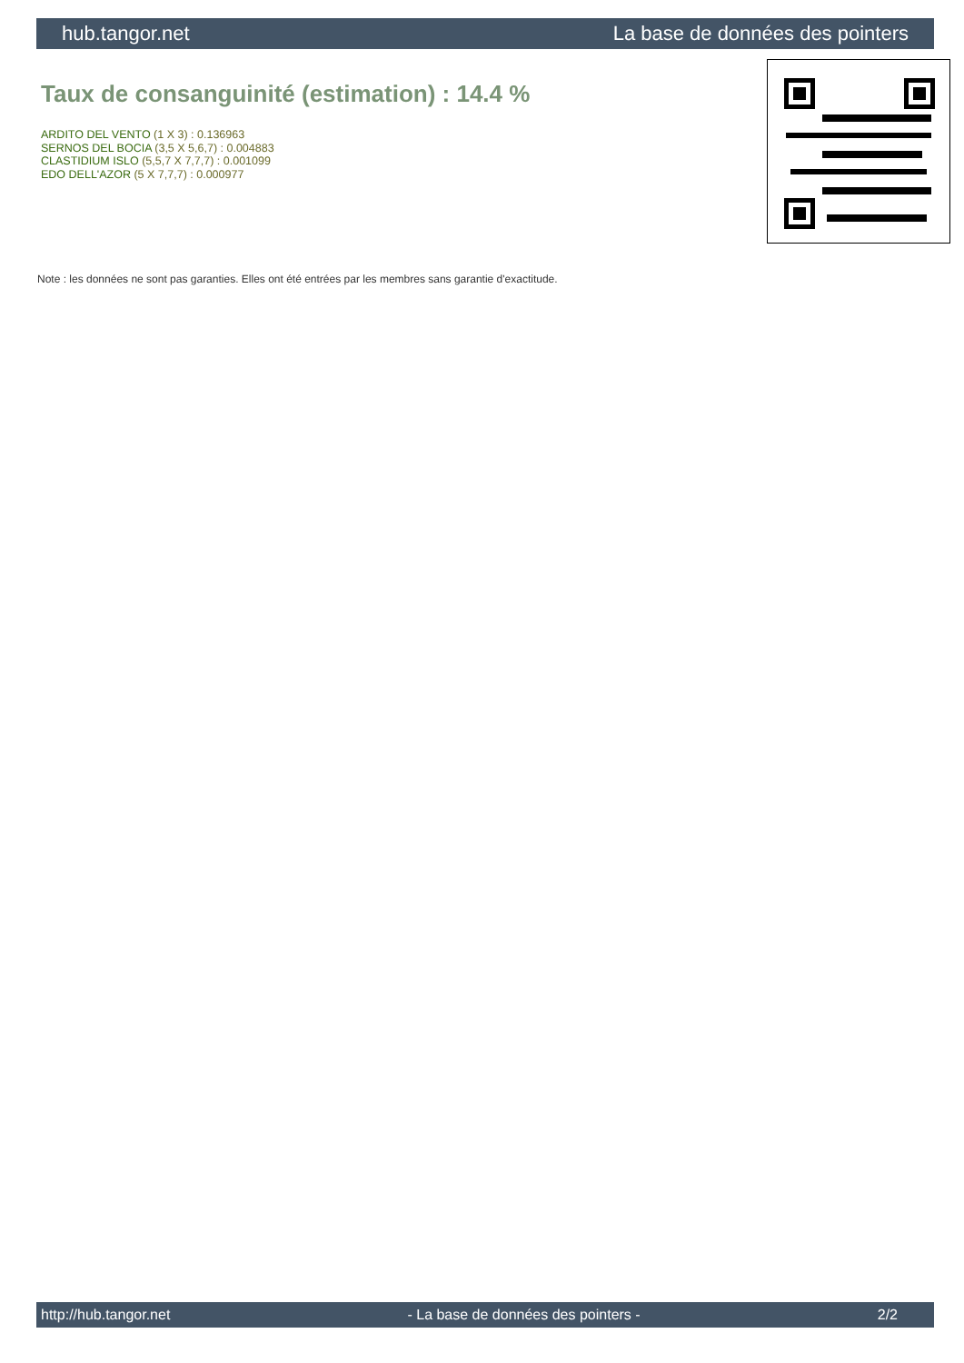hub.tangor.net La base de données des pointers
Taux de consanguinité (estimation) : 14.4 %
ARDITO DEL VENTO (1 X 3) : 0.136963
SERNOS DEL BOCIA (3,5 X 5,6,7) : 0.004883
CLASTIDIUM ISLO (5,5,7 X 7,7,7) : 0.001099
EDO DELL'AZOR (5 X 7,7,7) : 0.000977
Note : les données ne sont pas garanties. Elles ont été entrées par les membres sans garantie d'exactitude.
http://hub.tangor.net - La base de données des pointers - 2/2